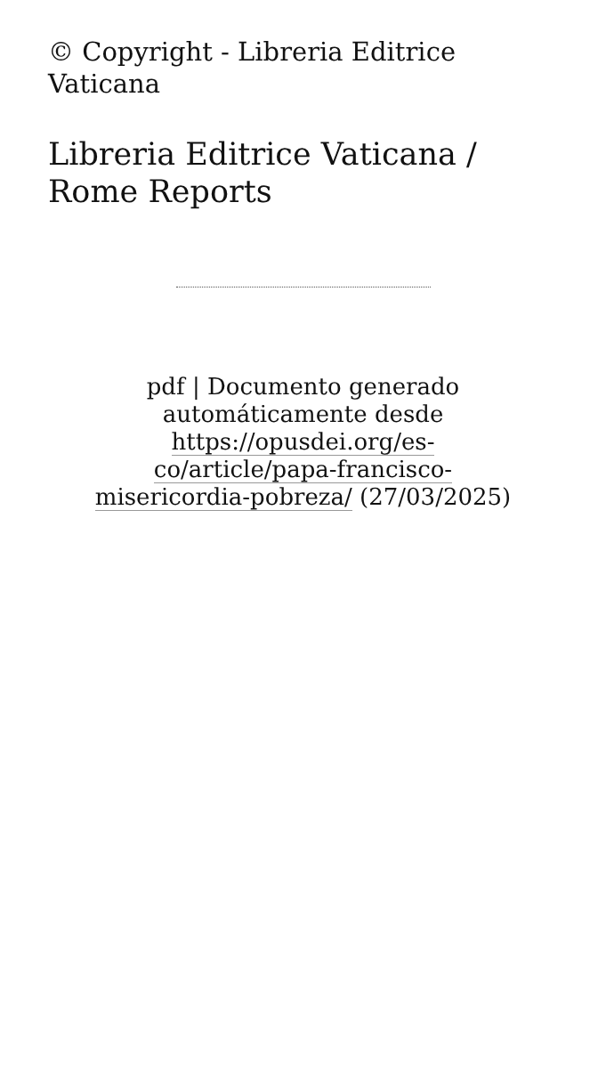© Copyright - Libreria Editrice Vaticana
Libreria Editrice Vaticana / Rome Reports
pdf | Documento generado automáticamente desde https://opusdei.org/es-co/article/papa-francisco-misericordia-pobreza/ (27/03/2025)